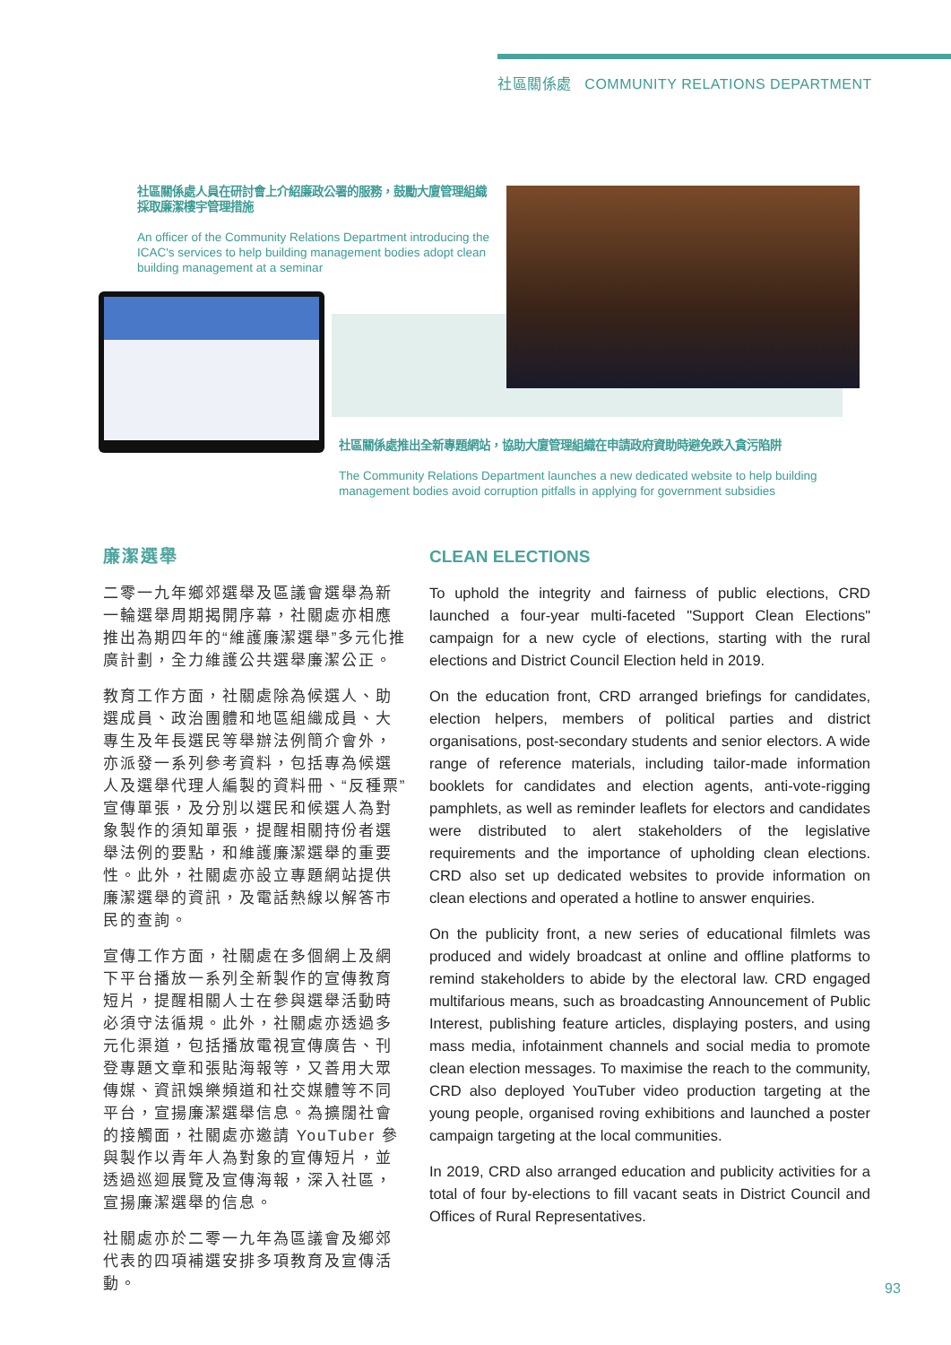社區關係處 COMMUNITY RELATIONS DEPARTMENT
社區關係處人員在研討會上介紹廉政公署的服務，鼓勵大廈管理組織採取廉潔樓宇管理措施
An officer of the Community Relations Department introducing the ICAC's services to help building management bodies adopt clean building management at a seminar
社區關係處推出全新專題網站，協助大廈管理組織在申請政府資助時避免跌入貪污陷阱
The Community Relations Department launches a new dedicated website to help building management bodies avoid corruption pitfalls in applying for government subsidies
廉潔選舉
二零一九年鄉郊選舉及區議會選舉為新一輪選舉周期揭開序幕，社關處亦相應推出為期四年的“維護廉潔選舉”多元化推廣計劃，全力維護公共選舉廉潔公正。
教育工作方面，社關處除為候選人、助選成員、政治團體和地區組織成員、大專生及年長選民等舉辦法例簡介會外，亦派發一系列參考資料，包括專為候選人及選舉代理人編製的資料冊、“反種票”宣傳單張，及分別以選民和候選人為對象製作的須知單張，提醒相關持份者選舉法例的要點，和維護廉潔選舉的重要性。此外，社關處亦設立專題網站提供廉潔選舉的資訊，及電話熱線以解答市民的查詢。
宣傳工作方面，社關處在多個網上及網下平台播放一系列全新製作的宣傳教育短片，提醒相關人士在參與選舉活動時必須守法循規。此外，社關處亦透過多元化渠道，包括播放電視宣傳廣告、刊登專題文章和張貼海報等，又善用大眾傳媒、資訊娛樂頻道和社交媒體等不同平台，宣揚廉潔選舉信息。為擴闊社會的接觸面，社關處亦邀請 YouTuber 參與製作以青年人為對象的宣傳短片，並透過巡迴展覽及宣傳海報，深入社區，宣揚廉潔選舉的信息。
社關處亦於二零一九年為區議會及鄉郊代表的四項補選安排多項教育及宣傳活動。
CLEAN ELECTIONS
To uphold the integrity and fairness of public elections, CRD launched a four-year multi-faceted "Support Clean Elections" campaign for a new cycle of elections, starting with the rural elections and District Council Election held in 2019.
On the education front, CRD arranged briefings for candidates, election helpers, members of political parties and district organisations, post-secondary students and senior electors. A wide range of reference materials, including tailor-made information booklets for candidates and election agents, anti-vote-rigging pamphlets, as well as reminder leaflets for electors and candidates were distributed to alert stakeholders of the legislative requirements and the importance of upholding clean elections. CRD also set up dedicated websites to provide information on clean elections and operated a hotline to answer enquiries.
On the publicity front, a new series of educational filmlets was produced and widely broadcast at online and offline platforms to remind stakeholders to abide by the electoral law. CRD engaged multifarious means, such as broadcasting Announcement of Public Interest, publishing feature articles, displaying posters, and using mass media, infotainment channels and social media to promote clean election messages. To maximise the reach to the community, CRD also deployed YouTuber video production targeting at the young people, organised roving exhibitions and launched a poster campaign targeting at the local communities.
In 2019, CRD also arranged education and publicity activities for a total of four by-elections to fill vacant seats in District Council and Offices of Rural Representatives.
93